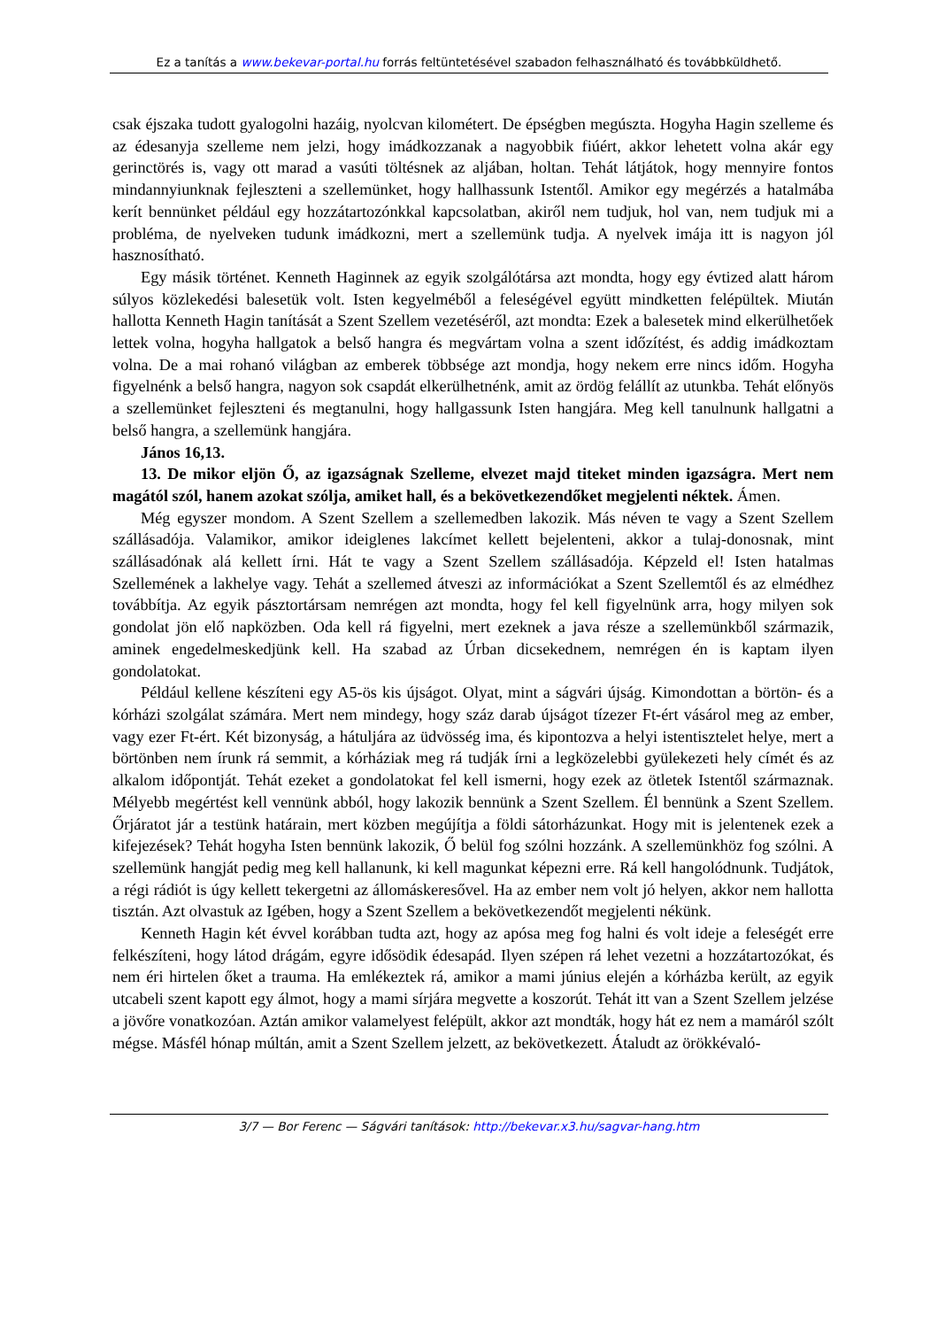Ez a tanítás a www.bekevar-portal.hu forrás feltüntetésével szabadon felhasználható és továbbküldhető.
csak éjszaka tudott gyalogolni hazáig, nyolcvan kilométert. De épségben megúszta. Hogyha Hagin szelleme és az édesanyja szelleme nem jelzi, hogy imádkozzanak a nagyobbik fiúért, akkor lehetett volna akár egy gerinctörés is, vagy ott marad a vasúti töltésnek az aljában, holtan. Tehát látjátok, hogy mennyire fontos mindannyiunknak fejleszteni a szellemünket, hogy hallhassunk Istentől. Amikor egy megérzés a hatalmába kerít bennünket például egy hozzátartozónkkal kapcsolatban, akiről nem tudjuk, hol van, nem tudjuk mi a probléma, de nyelveken tudunk imádkozni, mert a szellemünk tudja. A nyelvek imája itt is nagyon jól hasznosítható.
Egy másik történet. Kenneth Haginnek az egyik szolgálótársa azt mondta, hogy egy évtized alatt három súlyos közlekedési balesetük volt. Isten kegyelméből a feleségével együtt mindketten felépültek. Miután hallotta Kenneth Hagin tanítását a Szent Szellem vezetéséről, azt mondta: Ezek a balesetek mind elkerülhetőek lettek volna, hogyha hallgatok a belső hangra és megvártam volna a szent időzítést, és addig imádkoztam volna. De a mai rohanó világban az emberek többsége azt mondja, hogy nekem erre nincs időm. Hogyha figyelnénk a belső hangra, nagyon sok csapdát elkerülhetnénk, amit az ördög felállít az utunkba. Tehát előnyös a szellemünket fejleszteni és megtanulni, hogy hallgassunk Isten hangjára. Meg kell tanulnunk hallgatni a belső hangra, a szellemünk hangjára.
János 16,13.
13. De mikor eljön Ő, az igazságnak Szelleme, elvezet majd titeket minden igazságra. Mert nem magától szól, hanem azokat szólja, amiket hall, és a bekövetkezendőket megjelenti néktek. Ámen.
Még egyszer mondom. A Szent Szellem a szellemedben lakozik. Más néven te vagy a Szent Szellem szállásadója. Valamikor, amikor ideiglenes lakcímet kellett bejelenteni, akkor a tulaj-donosnak, mint szállásadónak alá kellett írni. Hát te vagy a Szent Szellem szállásadója. Képzeld el! Isten hatalmas Szellemének a lakhelye vagy. Tehát a szellemed átveszi az információkat a Szent Szellemtől és az elmédhez továbbítja. Az egyik pásztortársam nemrégen azt mondta, hogy fel kell figyelnünk arra, hogy milyen sok gondolat jön elő napközben. Oda kell rá figyelni, mert ezeknek a java része a szellemünkből származik, aminek engedelmeskedjünk kell. Ha szabad az Úrban dicsekednem, nemrégen én is kaptam ilyen gondolatokat.
Például kellene készíteni egy A5-ös kis újságot. Olyat, mint a ságvári újság. Kimondottan a börtön- és a kórházi szolgálat számára. Mert nem mindegy, hogy száz darab újságot tízezer Ft-ért vásárol meg az ember, vagy ezer Ft-ért. Két bizonyság, a hátuljára az üdvösség ima, és kipontozva a helyi istentisztelet helye, mert a börtönben nem írunk rá semmit, a kórháziak meg rá tudják írni a legközelebbi gyülekezeti hely címét és az alkalom időpontját. Tehát ezeket a gondolatokat fel kell ismerni, hogy ezek az ötletek Istentől származnak. Mélyebb megértést kell vennünk abból, hogy lakozik bennünk a Szent Szellem. Él bennünk a Szent Szellem. Őrjáratot jár a testünk határain, mert közben megújítja a földi sátorházunkat. Hogy mit is jelentenek ezek a kifejezések? Tehát hogyha Isten bennünk lakozik, Ő belül fog szólni hozzánk. A szellemünkhöz fog szólni. A szellemünk hangját pedig meg kell hallanunk, ki kell magunkat képezni erre. Rá kell hangolódnunk. Tudjátok, a régi rádiót is úgy kellett tekergetni az állomáskeresővel. Ha az ember nem volt jó helyen, akkor nem hallotta tisztán. Azt olvastuk az Igében, hogy a Szent Szellem a bekövetkezendőt megjelenti nékünk.
Kenneth Hagin két évvel korábban tudta azt, hogy az apósa meg fog halni és volt ideje a feleségét erre felkészíteni, hogy látod drágám, egyre idősödik édesapád. Ilyen szépen rá lehet vezetni a hozzátartozókat, és nem éri hirtelen őket a trauma. Ha emlékeztek rá, amikor a mami június elején a kórházba került, az egyik utcabeli szent kapott egy álmot, hogy a mami sírjára megvette a koszorút. Tehát itt van a Szent Szellem jelzése a jövőre vonatkozóan. Aztán amikor valamelyest felépült, akkor azt mondták, hogy hát ez nem a mamáról szólt mégse. Másfél hónap múltán, amit a Szent Szellem jelzett, az bekövetkezett. Átaludt az örökkévaló-
3/7 — Bor Ferenc — Ságvári tanítások: http://bekevar.x3.hu/sagvar-hang.htm